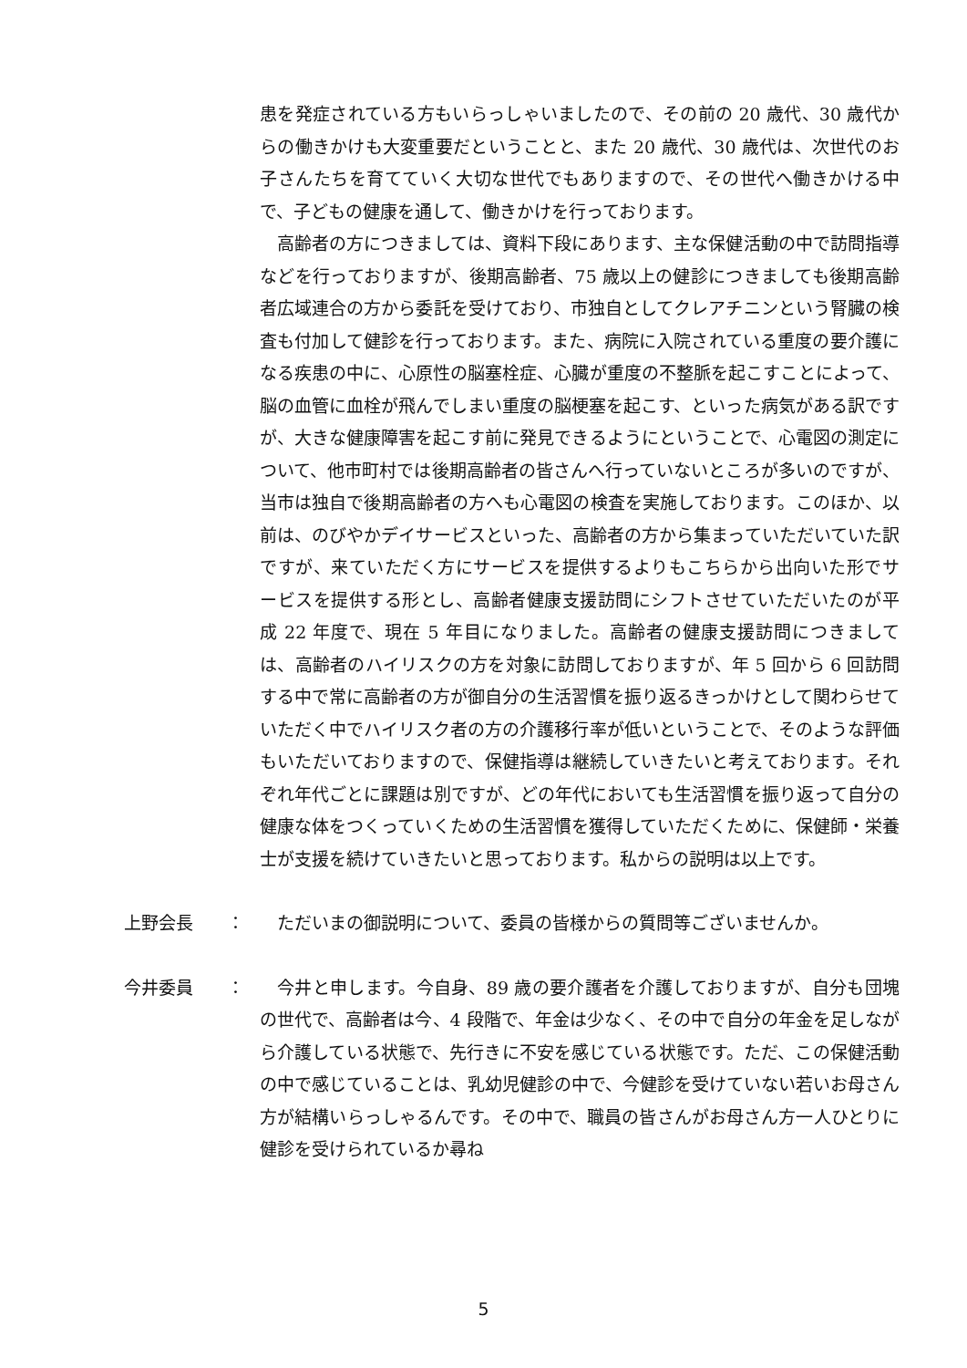患を発症されている方もいらっしゃいましたので、その前の 20 歳代、30 歳代からの働きかけも大変重要だということと、また 20 歳代、30 歳代は、次世代のお子さんたちを育てていく大切な世代でもありますので、その世代へ働きかける中で、子どもの健康を通して、働きかけを行っております。
高齢者の方につきましては、資料下段にあります、主な保健活動の中で訪問指導などを行っておりますが、後期高齢者、75 歳以上の健診につきましても後期高齢者広域連合の方から委託を受けており、市独自としてクレアチニンという腎臓の検査も付加して健診を行っております。また、病院に入院されている重度の要介護になる疾患の中に、心原性の脳塞栓症、心臓が重度の不整脈を起こすことによって、脳の血管に血栓が飛んでしまい重度の脳梗塞を起こす、といった病気がある訳ですが、大きな健康障害を起こす前に発見できるようにということで、心電図の測定について、他市町村では後期高齢者の皆さんへ行っていないところが多いのですが、当市は独自で後期高齢者の方へも心電図の検査を実施しております。このほか、以前は、のびやかデイサービスといった、高齢者の方から集まっていただいていた訳ですが、来ていただく方にサービスを提供するよりもこちらから出向いた形でサービスを提供する形とし、高齢者健康支援訪問にシフトさせていただいたのが平成 22 年度で、現在 5 年目になりました。高齢者の健康支援訪問につきましては、高齢者のハイリスクの方を対象に訪問しておりますが、年 5 回から 6 回訪問する中で常に高齢者の方が御自分の生活習慣を振り返るきっかけとして関わらせていただく中でハイリスク者の方の介護移行率が低いということで、そのような評価もいただいておりますので、保健指導は継続していきたいと考えております。それぞれ年代ごとに課題は別ですが、どの年代においても生活習慣を振り返って自分の健康な体をつくっていくための生活習慣を獲得していただくために、保健師・栄養士が支援を続けていきたいと思っております。私からの説明は以上です。
上野会長 ：
ただいまの御説明について、委員の皆様からの質問等ございませんか。
今井委員 ：
今井と申します。今自身、89 歳の要介護者を介護しておりますが、自分も団塊の世代で、高齢者は今、4 段階で、年金は少なく、その中で自分の年金を足しながら介護している状態で、先行きに不安を感じている状態です。ただ、この保健活動の中で感じていることは、乳幼児健診の中で、今健診を受けていない若いお母さん方が結構いらっしゃるんです。その中で、職員の皆さんがお母さん方一人ひとりに健診を受けられているか尋ね
5